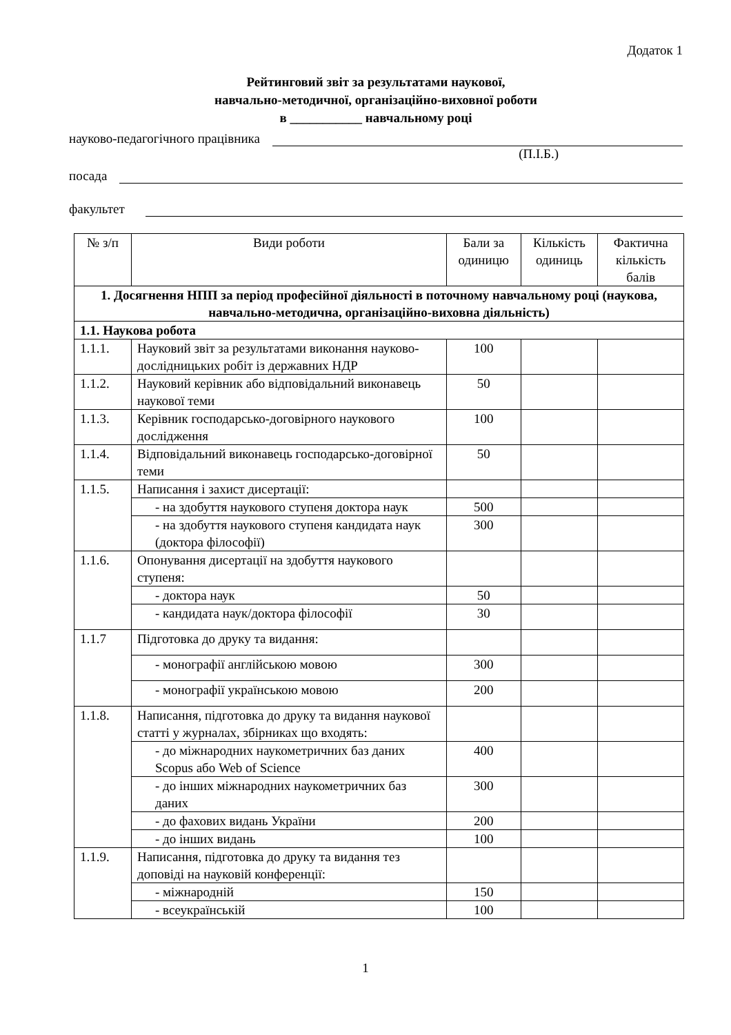Додаток 1
Рейтинговий звіт за результатами наукової,
навчально-методичної, організаційно-виховної роботи
в ___________ навчальному році
науково-педагогічного працівника
(П.І.Б.)
посада
факультет
| № з/п | Види роботи | Бали за одиницю | Кількість одиниць | Фактична кількість балів |
| --- | --- | --- | --- | --- |
| 1. Досягнення НПП за період професійної діяльності в поточному навчальному році (наукова, навчально-методична, організаційно-виховна діяльність) | | | | |
| 1.1. Наукова робота | | | | |
| 1.1.1. | Науковий звіт за результатами виконання науково-дослідницьких робіт із державних НДР | 100 | | |
| 1.1.2. | Науковий керівник або відповідальний виконавець наукової теми | 50 | | |
| 1.1.3. | Керівник господарсько-договірного наукового дослідження | 100 | | |
| 1.1.4. | Відповідальний виконавець господарсько-договірної теми | 50 | | |
| 1.1.5. | Написання і захист дисертації: | | | |
| | - на здобуття наукового ступеня доктора наук | 500 | | |
| | - на здобуття наукового ступеня кандидата наук (доктора філософії) | 300 | | |
| 1.1.6. | Опонування дисертації на здобуття наукового ступеня: | | | |
| | - доктора наук | 50 | | |
| | - кандидата наук/доктора філософії | 30 | | |
| 1.1.7 | Підготовка до друку та видання: | | | |
| | - монографії англійською мовою | 300 | | |
| | - монографії українською мовою | 200 | | |
| 1.1.8. | Написання, підготовка до друку та видання наукової статті у журналах, збірниках що входять: | | | |
| | - до міжнародних наукометричних баз даних Scopus або Web of Science | 400 | | |
| | - до інших міжнародних наукометричних баз даних | 300 | | |
| | - до фахових видань України | 200 | | |
| | - до інших видань | 100 | | |
| 1.1.9. | Написання, підготовка до друку та видання тез доповіді на науковій конференції: | | | |
| | - міжнародній | 150 | | |
| | - всеукраїнській | 100 | | |
1